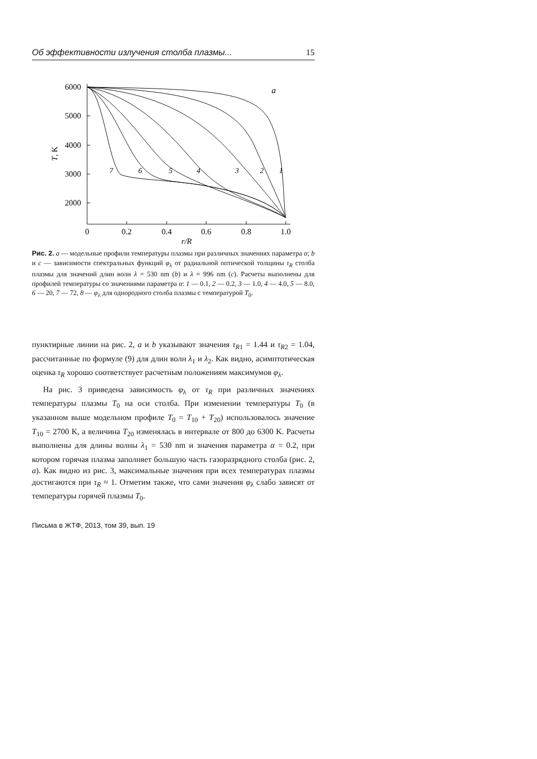Об эффективности излучения столба плазмы... 15
6000
5000
4000
3000
2000
0
0.2
0.4
0.6
0.8
1.0
r/R
a
T, K
7
6
5
4
3
2
1
Рис. 2. a — модельные профили температуры плазмы при различных значениях параметра α; b и c — зависимости спектральных функций φ<sub>λ</sub> от радиальной оптической толщины τ<sub>R</sub> столба плазмы для значений длин волн λ = 530 nm (b) и λ = 996 nm (c). Расчеты выполнены для профилей температуры со значениями параметра α: 1 — 0.1, 2 — 0.2, 3 — 1.0, 4 — 4.0, 5 — 8.0, 6 — 20, 7 — 72, 8 — φ<sub>λ</sub> для однородного столба плазмы с температурой T<sub>0</sub>.
пунктирные линии на рис. 2, a и b указывают значения τ<sub>R1</sub> = 1.44 и τ<sub>R2</sub> = 1.04, рассчитанные по формуле (9) для длин волн λ<sub>1</sub> и λ<sub>2</sub>. Как видно, асимптотическая оценка τ<sub>R</sub> хорошо соответствует расчетным положениям максимумов φ<sub>λ</sub>.
На рис. 3 приведена зависимость φ<sub>λ</sub> от τ<sub>R</sub> при различных значениях температуры плазмы T<sub>0</sub> на оси столба. При изменении температуры T<sub>0</sub> (в указанном выше модельном профиле T<sub>0</sub> = T<sub>10</sub> + T<sub>20</sub>) использовалось значение T<sub>10</sub> = 2700 K, а величина T<sub>20</sub> изменялась в интервале от 800 до 6300 K. Расчеты выполнены для длины волны λ<sub>1</sub> = 530 nm и значения параметра α = 0.2, при котором горячая плазма заполняет большую часть газоразрядного столба (рис. 2, a). Как видно из рис. 3, максимальные значения при всех температурах плазмы достигаются при τ<sub>R</sub> ≈ 1. Отметим также, что сами значения φ<sub>λ</sub> слабо зависят от температуры горячей плазмы T<sub>0</sub>.
Письма в ЖТФ, 2013, том 39, вып. 19